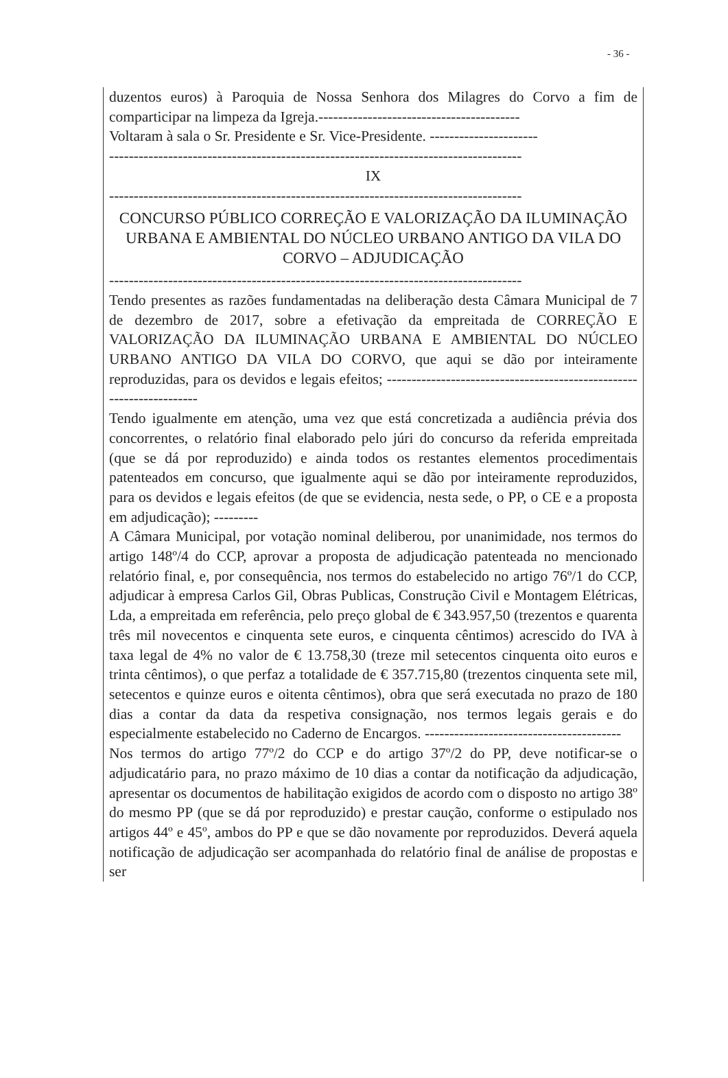- 36 -
duzentos euros) à Paroquia de Nossa Senhora dos Milagres do Corvo a fim de comparticipar na limpeza da Igreja.-----------------------------------------
Voltaram à sala o Sr. Presidente e Sr. Vice-Presidente. ----------------------
------------------------------------------------------------------------------------
IX
------------------------------------------------------------------------------------
CONCURSO PÚBLICO CORREÇÃO E VALORIZAÇÃO DA ILUMINAÇÃO URBANA E AMBIENTAL DO NÚCLEO URBANO ANTIGO DA VILA DO CORVO – ADJUDICAÇÃO
------------------------------------------------------------------------------------
Tendo presentes as razões fundamentadas na deliberação desta Câmara Municipal de 7 de dezembro de 2017, sobre a efetivação da empreitada de CORREÇÃO E VALORIZAÇÃO DA ILUMINAÇÃO URBANA E AMBIENTAL DO NÚCLEO URBANO ANTIGO DA VILA DO CORVO, que aqui se dão por inteiramente reproduzidas, para os devidos e legais efeitos; ---------------------------------------------------------------------
Tendo igualmente em atenção, uma vez que está concretizada a audiência prévia dos concorrentes, o relatório final elaborado pelo júri do concurso da referida empreitada (que se dá por reproduzido) e ainda todos os restantes elementos procedimentais patenteados em concurso, que igualmente aqui se dão por inteiramente reproduzidos, para os devidos e legais efeitos (de que se evidencia, nesta sede, o PP, o CE e a proposta em adjudicação); ---------
A Câmara Municipal, por votação nominal deliberou, por unanimidade, nos termos do artigo 148º/4 do CCP, aprovar a proposta de adjudicação patenteada no mencionado relatório final, e, por consequência, nos termos do estabelecido no artigo 76º/1 do CCP, adjudicar à empresa Carlos Gil, Obras Publicas, Construção Civil e Montagem Elétricas, Lda, a empreitada em referência, pelo preço global de € 343.957,50 (trezentos e quarenta três mil novecentos e cinquenta sete euros, e cinquenta cêntimos) acrescido do IVA à taxa legal de 4% no valor de € 13.758,30 (treze mil setecentos cinquenta oito euros e trinta cêntimos), o que perfaz a totalidade de € 357.715,80 (trezentos cinquenta sete mil, setecentos e quinze euros e oitenta cêntimos), obra que será executada no prazo de 180 dias a contar da data da respetiva consignação, nos termos legais gerais e do especialmente estabelecido no Caderno de Encargos. ----------------------------------------
Nos termos do artigo 77º/2 do CCP e do artigo 37º/2 do PP, deve notificar-se o adjudicatário para, no prazo máximo de 10 dias a contar da notificação da adjudicação, apresentar os documentos de habilitação exigidos de acordo com o disposto no artigo 38º do mesmo PP (que se dá por reproduzido) e prestar caução, conforme o estipulado nos artigos 44º e 45º, ambos do PP e que se dão novamente por reproduzidos. Deverá aquela notificação de adjudicação ser acompanhada do relatório final de análise de propostas e ser